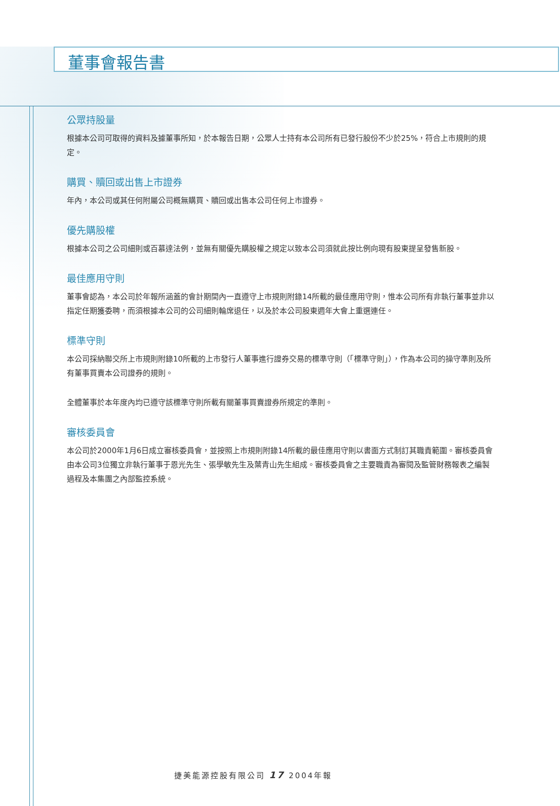董事會報告書
公眾持股量
根據本公司可取得的資料及據董事所知，於本報告日期，公眾人士持有本公司所有已發行股份不少於25%，符合上市規則的規定。
購買、贖回或出售上市證券
年內，本公司或其任何附屬公司概無購買、贖回或出售本公司任何上市證券。
優先購股權
根據本公司之公司細則或百慕達法例，並無有關優先購股權之規定以致本公司須就此按比例向現有股東提呈發售新股。
最佳應用守則
董事會認為，本公司於年報所涵蓋的會計期間內一直遵守上市規則附錄14所載的最佳應用守則，惟本公司所有非執行董事並非以指定任期獲委聘，而須根據本公司的公司細則輪席退任，以及於本公司股東週年大會上重選連任。
標準守則
本公司採納聯交所上市規則附錄10所載的上市發行人董事進行證券交易的標準守則（「標準守則」），作為本公司的操守準則及所有董事買賣本公司證券的規則。
全體董事於本年度內均已遵守該標準守則所載有關董事買賣證券所規定的準則。
審核委員會
本公司於2000年1月6日成立審核委員會，並按照上市規則附錄14所載的最佳應用守則以書面方式制訂其職責範圍。審核委員會由本公司3位獨立非執行董事于恩光先生、張學敏先生及葉青山先生組成。審核委員會之主要職責為審閱及監管財務報表之編製過程及本集團之內部監控系統。
捷美能源控股有限公司 17 2004年報